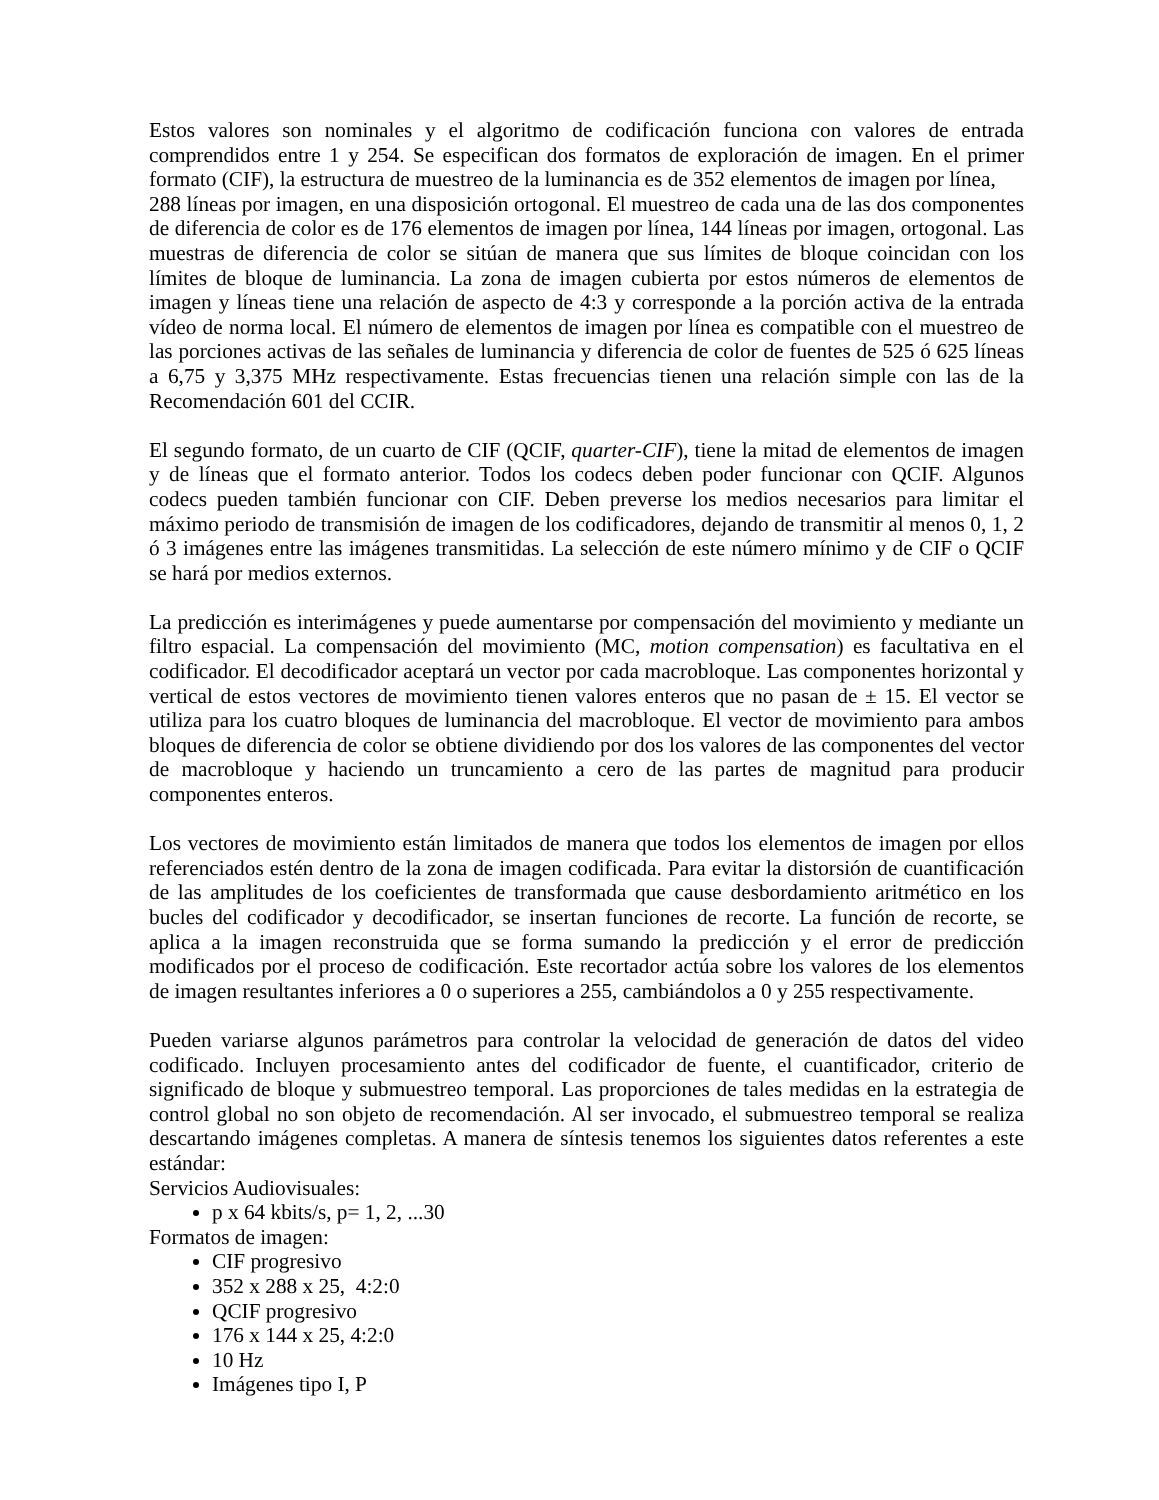Estos valores son nominales y el algoritmo de codificación funciona con valores de entrada comprendidos entre 1 y 254. Se especifican dos formatos de exploración de imagen. En el primer formato (CIF), la estructura de muestreo de la luminancia es de 352 elementos de imagen por línea,
288 líneas por imagen, en una disposición ortogonal. El muestreo de cada una de las dos componentes de diferencia de color es de 176 elementos de imagen por línea, 144 líneas por imagen, ortogonal. Las muestras de diferencia de color se sitúan de manera que sus límites de bloque coincidan con los límites de bloque de luminancia. La zona de imagen cubierta por estos números de elementos de imagen y líneas tiene una relación de aspecto de 4:3 y corresponde a la porción activa de la entrada vídeo de norma local. El número de elementos de imagen por línea es compatible con el muestreo de las porciones activas de las señales de luminancia y diferencia de color de fuentes de 525 ó 625 líneas a 6,75 y 3,375 MHz respectivamente. Estas frecuencias tienen una relación simple con las de la Recomendación 601 del CCIR.
El segundo formato, de un cuarto de CIF (QCIF, quarter-CIF), tiene la mitad de elementos de imagen y de líneas que el formato anterior. Todos los codecs deben poder funcionar con QCIF. Algunos codecs pueden también funcionar con CIF. Deben preverse los medios necesarios para limitar el máximo periodo de transmisión de imagen de los codificadores, dejando de transmitir al menos 0, 1, 2 ó 3 imágenes entre las imágenes transmitidas. La selección de este número mínimo y de CIF o QCIF se hará por medios externos.
La predicción es interimágenes y puede aumentarse por compensación del movimiento y mediante un filtro espacial. La compensación del movimiento (MC, motion compensation) es facultativa en el codificador. El decodificador aceptará un vector por cada macrobloque. Las componentes horizontal y vertical de estos vectores de movimiento tienen valores enteros que no pasan de ± 15. El vector se utiliza para los cuatro bloques de luminancia del macrobloque. El vector de movimiento para ambos bloques de diferencia de color se obtiene dividiendo por dos los valores de las componentes del vector de macrobloque y haciendo un truncamiento a cero de las partes de magnitud para producir componentes enteros.
Los vectores de movimiento están limitados de manera que todos los elementos de imagen por ellos referenciados estén dentro de la zona de imagen codificada. Para evitar la distorsión de cuantificación de las amplitudes de los coeficientes de transformada que cause desbordamiento aritmético en los bucles del codificador y decodificador, se insertan funciones de recorte. La función de recorte, se aplica a la imagen reconstruida que se forma sumando la predicción y el error de predicción modificados por el proceso de codificación. Este recortador actúa sobre los valores de los elementos de imagen resultantes inferiores a 0 o superiores a 255, cambiándolos a 0 y 255 respectivamente.
Pueden variarse algunos parámetros para controlar la velocidad de generación de datos del video codificado. Incluyen procesamiento antes del codificador de fuente, el cuantificador, criterio de significado de bloque y submuestreo temporal. Las proporciones de tales medidas en la estrategia de control global no son objeto de recomendación. Al ser invocado, el submuestreo temporal se realiza descartando imágenes completas. A manera de síntesis tenemos los siguientes datos referentes a este estándar:
Servicios Audiovisuales:
p x 64 kbits/s, p= 1, 2, ...30
Formatos de imagen:
CIF progresivo
352 x 288 x 25, 4:2:0
QCIF progresivo
176 x 144 x 25, 4:2:0
10 Hz
Imágenes tipo I, P